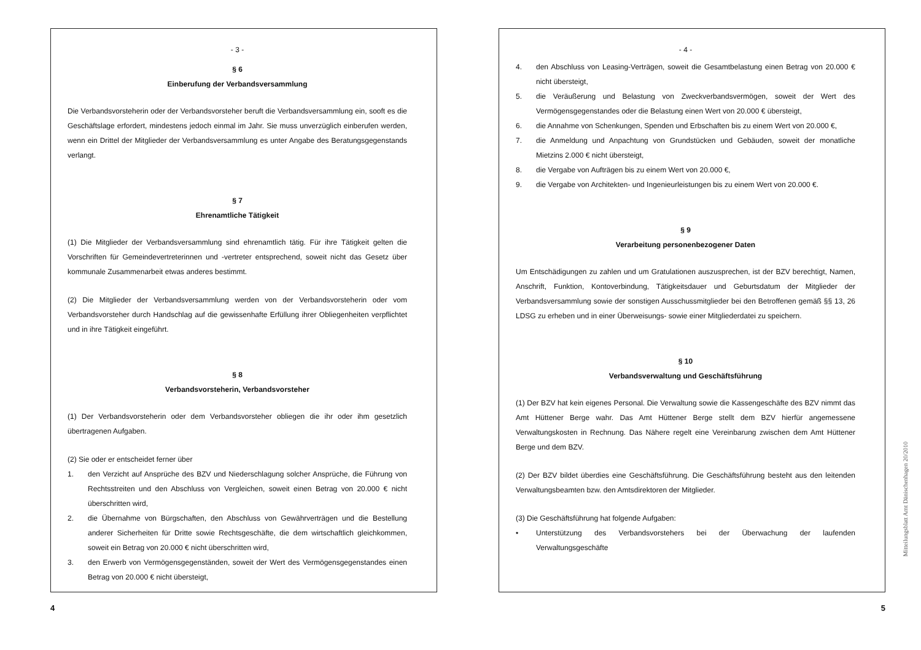- 3 -
§ 6
Einberufung der Verbandsversammlung
Die Verbandsvorsteherin oder der Verbandsvorsteher beruft die Verbandsversammlung ein, sooft es die Geschäftslage erfordert, mindestens jedoch einmal im Jahr. Sie muss unverzüglich einberufen werden, wenn ein Drittel der Mitglieder der Verbandsversammlung es unter Angabe des Beratungsgegenstands verlangt.
§ 7
Ehrenamtliche Tätigkeit
(1) Die Mitglieder der Verbandsversammlung sind ehrenamtlich tätig. Für ihre Tätigkeit gelten die Vorschriften für Gemeindevertreterinnen und -vertreter entsprechend, soweit nicht das Gesetz über kommunale Zusammenarbeit etwas anderes bestimmt.
(2) Die Mitglieder der Verbandsversammlung werden von der Verbandsvorsteherin oder vom Verbandsvorsteher durch Handschlag auf die gewissenhafte Erfüllung ihrer Obliegenheiten verpflichtet und in ihre Tätigkeit eingeführt.
§ 8
Verbandsvorsteherin, Verbandsvorsteher
(1) Der Verbandsvorsteherin oder dem Verbandsvorsteher obliegen die ihr oder ihm gesetzlich übertragenen Aufgaben.
(2) Sie oder er entscheidet ferner über
1. den Verzicht auf Ansprüche des BZV und Niederschlagung solcher Ansprüche, die Führung von Rechtsstreiten und den Abschluss von Vergleichen, soweit einen Betrag von 20.000 € nicht überschritten wird,
2. die Übernahme von Bürgschaften, den Abschluss von Gewährverträgen und die Bestellung anderer Sicherheiten für Dritte sowie Rechtsgeschäfte, die dem wirtschaftlich gleichkommen, soweit ein Betrag von 20.000 € nicht überschritten wird,
3. den Erwerb von Vermögensgegenständen, soweit der Wert des Vermögensgegenstandes einen Betrag von 20.000 € nicht übersteigt,
4
- 4 -
4. den Abschluss von Leasing-Verträgen, soweit die Gesamtbelastung einen Betrag von 20.000 € nicht übersteigt,
5. die Veräußerung und Belastung von Zweckverbandsvermögen, soweit der Wert des Vermögensgegenstandes oder die Belastung einen Wert von 20.000 € übersteigt,
6. die Annahme von Schenkungen, Spenden und Erbschaften bis zu einem Wert von 20.000 €,
7. die Anmeldung und Anpachtung von Grundstücken und Gebäuden, soweit der monatliche Mietzins 2.000 € nicht übersteigt,
8. die Vergabe von Aufträgen bis zu einem Wert von 20.000 €,
9. die Vergabe von Architekten- und Ingenieurleistungen bis zu einem Wert von 20.000 €.
§ 9
Verarbeitung personenbezogener Daten
Um Entschädigungen zu zahlen und um Gratulationen auszusprechen, ist der BZV berechtigt, Namen, Anschrift, Funktion, Kontoverbindung, Tätigkeitsdauer und Geburtsdatum der Mitglieder der Verbandsversammlung sowie der sonstigen Ausschussmitglieder bei den Betroffenen gemäß §§ 13, 26 LDSG zu erheben und in einer Überweisungs- sowie einer Mitgliederdatei zu speichern.
§ 10
Verbandsverwaltung und Geschäftsführung
(1) Der BZV hat kein eigenes Personal. Die Verwaltung sowie die Kassengeschäfte des BZV nimmt das Amt Hüttener Berge wahr. Das Amt Hüttener Berge stellt dem BZV hierfür angemessene Verwaltungskosten in Rechnung. Das Nähere regelt eine Vereinbarung zwischen dem Amt Hüttener Berge und dem BZV.
(2) Der BZV bildet überdies eine Geschäftsführung. Die Geschäftsführung besteht aus den leitenden Verwaltungsbeamten bzw. den Amtsdirektoren der Mitglieder.
(3) Die Geschäftsführung hat folgende Aufgaben:
• Unterstützung des Verbandsvorstehers bei der Überwachung der laufenden Verwaltungsgeschäfte
5
Mitteilungsblatt Amt Dänischenhagen 20/2010